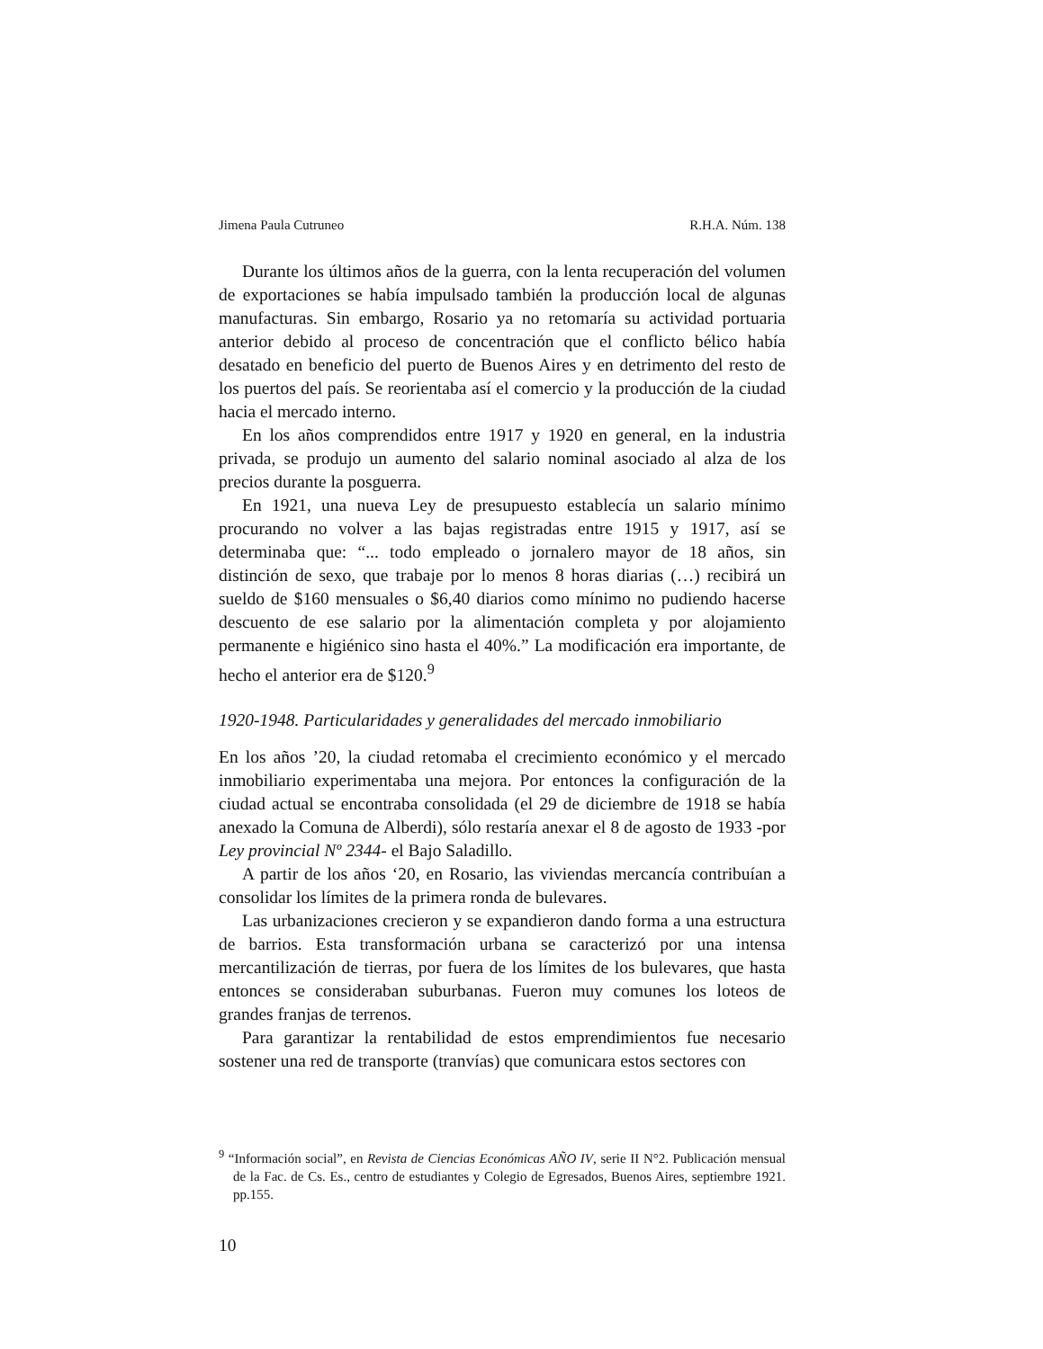Jimena Paula Cutruneo R.H.A. Núm. 138
Durante los últimos años de la guerra, con la lenta recuperación del volumen de exportaciones se había impulsado también la producción local de algunas manufacturas. Sin embargo, Rosario ya no retomaría su actividad portuaria anterior debido al proceso de concentración que el conflicto bélico había desatado en beneficio del puerto de Buenos Aires y en detrimento del resto de los puertos del país. Se reorientaba así el comercio y la producción de la ciudad hacia el mercado interno.
En los años comprendidos entre 1917 y 1920 en general, en la industria privada, se produjo un aumento del salario nominal asociado al alza de los precios durante la posguerra.
En 1921, una nueva Ley de presupuesto establecía un salario mínimo procurando no volver a las bajas registradas entre 1915 y 1917, así se determinaba que: “... todo empleado o jornalero mayor de 18 años, sin distinción de sexo, que trabaje por lo menos 8 horas diarias (…) recibirá un sueldo de $160 mensuales o $6,40 diarios como mínimo no pudiendo hacerse descuento de ese salario por la alimentación completa y por alojamiento permanente e higiénico sino hasta el 40%.” La modificación era importante, de hecho el anterior era de $120.<sup>9</sup>
1920-1948. Particularidades y generalidades del mercado inmobiliario
En los años ’20, la ciudad retomaba el crecimiento económico y el mercado inmobiliario experimentaba una mejora. Por entonces la configuración de la ciudad actual se encontraba consolidada (el 29 de diciembre de 1918 se había anexado la Comuna de Alberdi), sólo restaría anexar el 8 de agosto de 1933 -por Ley provincial Nº 2344- el Bajo Saladillo.
A partir de los años ‘20, en Rosario, las viviendas mercancía contribuían a consolidar los límites de la primera ronda de bulevares.
Las urbanizaciones crecieron y se expandieron dando forma a una estructura de barrios. Esta transformación urbana se caracterizó por una intensa mercantilización de tierras, por fuera de los límites de los bulevares, que hasta entonces se consideraban suburbanas. Fueron muy comunes los loteos de grandes franjas de terrenos.
Para garantizar la rentabilidad de estos emprendimientos fue necesario sostener una red de transporte (tranvías) que comunicara estos sectores con
<sup>9</sup> “Información social”, en Revista de Ciencias Económicas AÑO IV, serie II N°2. Publicación mensual de la Fac. de Cs. Es., centro de estudiantes y Colegio de Egresados, Buenos Aires, septiembre 1921. pp.155.
10